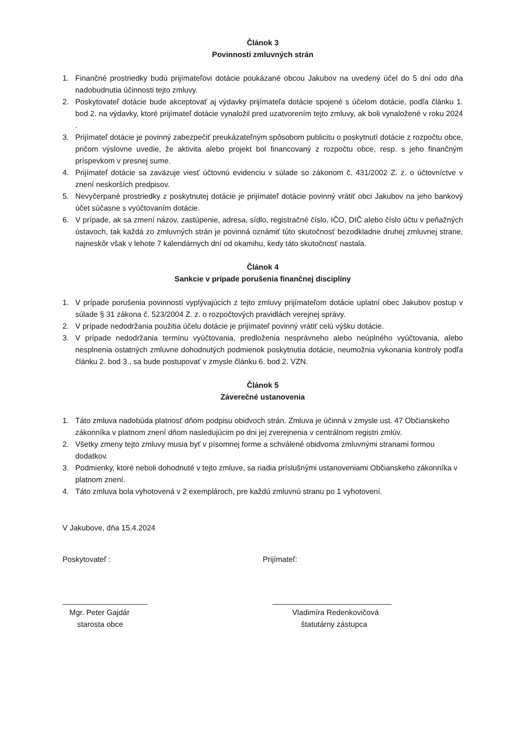Článok 3
Povinnosti zmluvných strán
1. Finančné prostriedky budú prijímateľovi dotácie poukázané obcou Jakubov na uvedený účel do 5 dní odo dňa nadobudnutia účinnosti tejto zmluvy.
2. Poskytovateľ dotácie bude akceptovať aj výdavky prijímateľa dotácie spojené s účelom dotácie, podľa článku 1. bod 2. na výdavky, ktoré prijímateľ dotácie vynaložil pred uzatvorením tejto zmluvy, ak boli vynaložené v roku 2024 .
3. Prijímateľ dotácie je povinný zabezpečiť preukázateľným spôsobom publicitu o poskytnutí dotácie z rozpočtu obce, pričom výslovne uvedie, že aktivita alebo projekt bol financovaný z rozpočtu obce, resp. s jeho finančným príspevkom v presnej sume.
4. Prijímateľ dotácie sa zaväzuje viesť účtovnú evidenciu v súlade so zákonom č. 431/2002 Z. z. o účtovníctve v znení neskorších predpisov.
5. Nevyčerpané prostriedky z poskytnutej dotácie je prijímateľ dotácie povinný vrátiť obci Jakubov na jeho bankový účet súčasne s vyúčtovaním dotácie.
6. V prípade, ak sa zmení názov, zastúpenie, adresa, sídlo, registračné číslo, IČO, DIČ alebo číslo účtu v peňažných ústavoch, tak každá zo zmluvných strán je povinná oznámiť túto skutočnosť bezodkladne druhej zmluvnej strane, najneskôr však v lehote 7 kalendárnych dní od okamihu, kedy táto skutočnosť nastala.
Článok 4
Sankcie v prípade porušenia finančnej disciplíny
1. V prípade porušenia povinností vyplývajúcich z tejto zmluvy prijímateľom dotácie uplatní obec Jakubov postup v súlade § 31 zákona č. 523/2004 Z. z. o rozpočtových pravidlách verejnej správy.
2. V prípade nedodržania použitia účelu dotácie je prijímateľ povinný vrátiť celú výšku dotácie.
3. V prípade nedodržania termínu vyúčtovania, predloženia nesprávneho alebo neúplného vyúčtovania, alebo nesplnenia ostatných zmluvne dohodnutých podmienok poskytnutia dotácie, neumožnia vykonania kontroly podľa článku 2. bod 3., sa bude postupovať v zmysle článku 6. bod 2. VZN.
Článok 5
Záverečné ustanovenia
1. Táto zmluva nadobúda platnosť dňom podpisu obidvoch strán. Zmluva je účinná v zmysle ust. 47 Občianskeho zákonníka v platnom znení dňom nasledujúcim po dni jej zverejnenia v centrálnom registri zmlúv.
2. Všetky zmeny tejto zmluvy musia byť v písomnej forme a schválené obidvoma zmluvnými stranami formou dodatkov.
3. Podmienky, ktoré neboli dohodnuté v tejto zmluve, sa riadia príslušnými ustanoveniami Občianskeho zákonníka v platnom znení.
4. Táto zmluva bola vyhotovená v 2 exemplároch, pre každú zmluvnú stranu po 1 vyhotovení.
V Jakubove, dňa 15.4.2024
Poskytovateľ : Prijímateľ:
____________________
Mgr. Peter Gajdár
starosta obce
____________________________
Vladimíra Redenkovičová
štatutárny zástupca